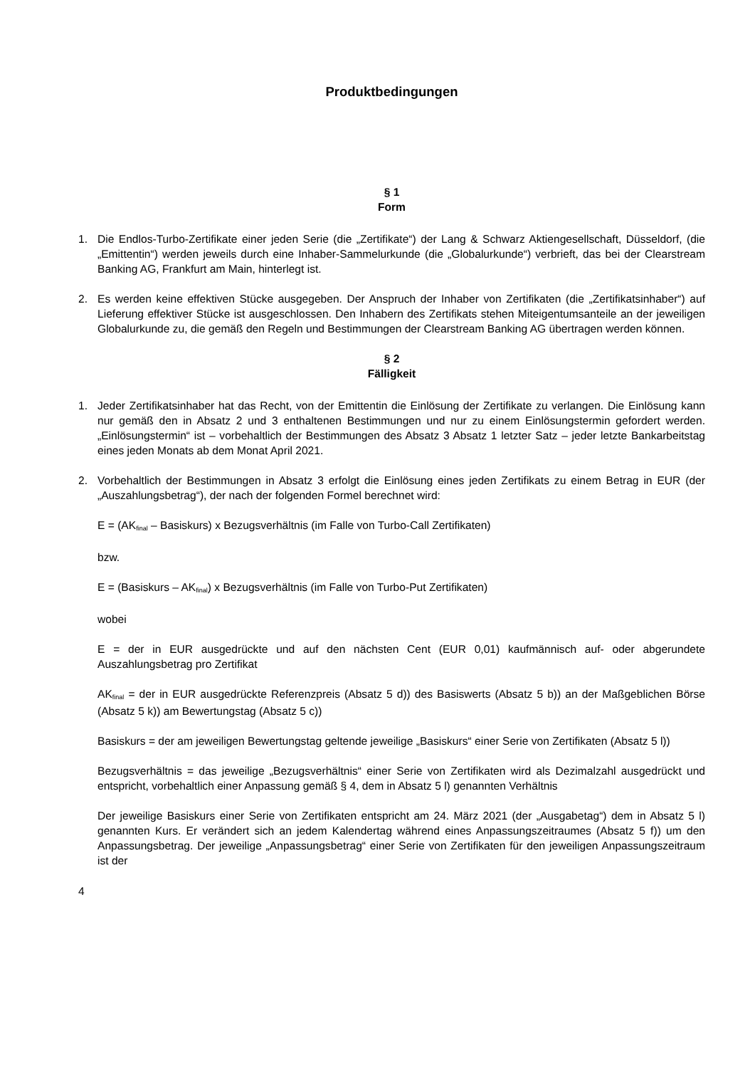Produktbedingungen
§ 1
Form
1. Die Endlos-Turbo-Zertifikate einer jeden Serie (die „Zertifikate“) der Lang & Schwarz Aktiengesellschaft, Düsseldorf, (die „Emittentin“) werden jeweils durch eine Inhaber-Sammelurkunde (die „Globalurkunde“) verbrieft, das bei der Clearstream Banking AG, Frankfurt am Main, hinterlegt ist.
2. Es werden keine effektiven Stücke ausgegeben. Der Anspruch der Inhaber von Zertifikaten (die „Zertifikatsinhaber“) auf Lieferung effektiver Stücke ist ausgeschlossen. Den Inhabern des Zertifikats stehen Miteigentumsanteile an der jeweiligen Globalurkunde zu, die gemäß den Regeln und Bestimmungen der Clearstream Banking AG übertragen werden können.
§ 2
Fälligkeit
1. Jeder Zertifikatsinhaber hat das Recht, von der Emittentin die Einlösung der Zertifikate zu verlangen. Die Einlösung kann nur gemäß den in Absatz 2 und 3 enthaltenen Bestimmungen und nur zu einem Einlösungstermin gefordert werden. „Einlösungstermin“ ist – vorbehaltlich der Bestimmungen des Absatz 3 Absatz 1 letzter Satz – jeder letzte Bankarbeitstag eines jeden Monats ab dem Monat April 2021.
2. Vorbehaltlich der Bestimmungen in Absatz 3 erfolgt die Einlösung eines jeden Zertifikats zu einem Betrag in EUR (der „Auszahlungsbetrag“), der nach der folgenden Formel berechnet wird:
E = (AK<sub>final</sub> – Basiskurs) x Bezugsverhältnis (im Falle von Turbo-Call Zertifikaten)
bzw.
E = (Basiskurs – AK<sub>final</sub>) x Bezugsverhältnis (im Falle von Turbo-Put Zertifikaten)
wobei
E = der in EUR ausgedrückte und auf den nächsten Cent (EUR 0,01) kaufmännisch auf- oder abgerundete Auszahlungsbetrag pro Zertifikat
AK<sub>final</sub> = der in EUR ausgedrückte Referenzpreis (Absatz 5 d)) des Basiswerts (Absatz 5 b)) an der Maßgeblichen Börse (Absatz 5 k)) am Bewertungstag (Absatz 5 c))
Basiskurs = der am jeweiligen Bewertungstag geltende jeweilige „Basiskurs“ einer Serie von Zertifikaten (Absatz 5 l))
Bezugsverhältnis = das jeweilige „Bezugsverhältnis“ einer Serie von Zertifikaten wird als Dezimalzahl ausgedrückt und entspricht, vorbehaltlich einer Anpassung gemäß § 4, dem in Absatz 5 l) genannten Verhältnis
Der jeweilige Basiskurs einer Serie von Zertifikaten entspricht am 24. März 2021 (der „Ausgabetag“) dem in Absatz 5 l) genannten Kurs. Er verändert sich an jedem Kalendertag während eines Anpassungszeitraumes (Absatz 5 f)) um den Anpassungsbetrag. Der jeweilige „Anpassungsbetrag“ einer Serie von Zertifikaten für den jeweiligen Anpassungszeitraum ist der
4